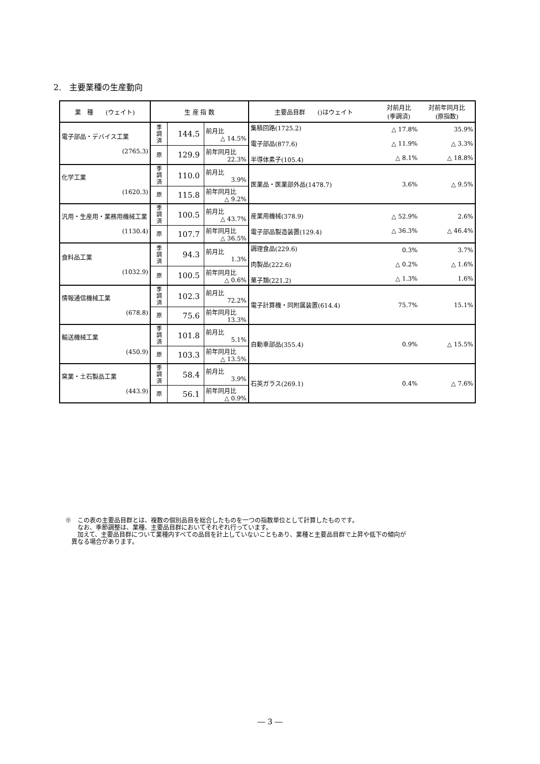2.　主要業種の生産動向
| 業 種 (ウェイト) | 生 産 指 数 | | | 主要品目群 ()はウェイト | 対前月比 (季調済) | 対前年同月比 (原指数) |
| --- | --- | --- | --- | --- | --- | --- |
| 電子部品・デバイス工業 (2765.3) | 季 調 済 | 144.5 | 前月比 △ 14.5% | 集積回路(1725.2) 電子部品(877.6) 半導体素子(105.4) | △ 17.8% △ 11.9% △ 8.1% | 35.9% △ 3.3% △ 18.8% |
| | 原 | 129.9 | 前年同月比 22.3% | | | |
| 化学工業 (1620.3) | 季 調 済 | 110.0 | 前月比 3.9% | 医薬品・医薬部外品(1478.7) | 3.6% | △ 9.5% |
| | 原 | 115.8 | 前年同月比 △ 9.2% | | | |
| 汎用・生産用・業務用機械工業 (1130.4) | 季 調 済 | 100.5 | 前月比 △ 43.7% | 産業用機械(378.9) 電子部品製造装置(129.4) | △ 52.9% △ 36.3% | 2.6% △ 46.4% |
| | 原 | 107.7 | 前年同月比 △ 36.5% | | | |
| 食料品工業 (1032.9) | 季 調 済 | 94.3 | 前月比 1.3% | 調理食品(229.6) 肉製品(222.6) 菓子類(221.2) | 0.3% △ 0.2% △ 1.3% | 3.7% △ 1.6% 1.6% |
| | 原 | 100.5 | 前年同月比 △ 0.6% | | | |
| 情報通信機械工業 (678.8) | 季 調 済 | 102.3 | 前月比 72.2% | 電子計算機・同附属装置(614.4) | 75.7% | 15.1% |
| | 原 | 75.6 | 前年同月比 13.3% | | | |
| 輸送機械工業 (450.9) | 季 調 済 | 101.8 | 前月比 5.1% | 自動車部品(355.4) | 0.9% | △ 15.5% |
| | 原 | 103.3 | 前年同月比 △ 13.5% | | | |
| 窯業・土石製品工業 (443.9) | 季 調 済 | 58.4 | 前月比 3.9% | 石英ガラス(269.1) | 0.4% | △ 7.6% |
| | 原 | 56.1 | 前年同月比 △ 0.9% | | | |
※　この表の主要品目群とは、複数の個別品目を総合したものを一つの指数単位として計算したものです。
　　なお、季節調整は、業種、主要品目群においてそれぞれ行っています。
　　加えて、主要品目群について業種内すべての品目を計上していないこともあり、業種と主要品目群で上昇や低下の傾向が
　異なる場合があります。
― 3 ―